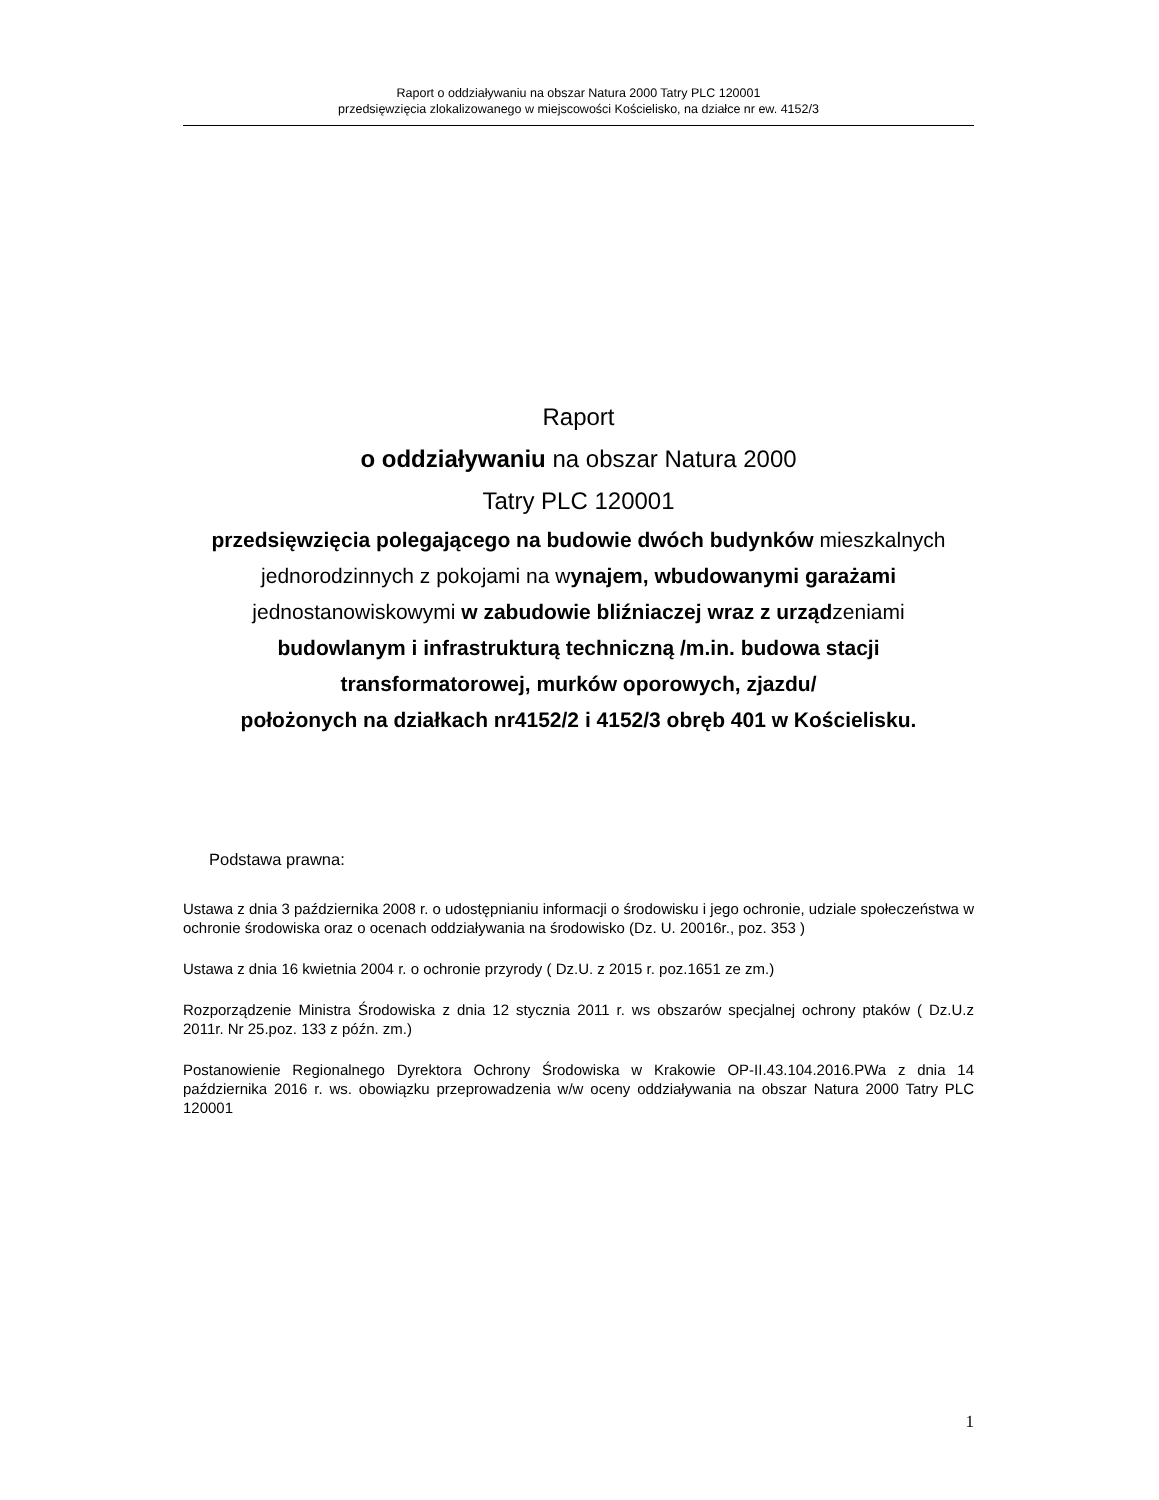Raport o oddziaływaniu na obszar Natura 2000 Tatry PLC 120001
przedsięwzięcia zlokalizowanego w miejscowości Kościelisko, na działce nr ew. 4152/3
Raport
o oddziaływaniu na obszar Natura 2000
Tatry PLC 120001
przedsięwzięcia polegającego na budowie dwóch budynków mieszkalnych
jednorodzinnych z pokojami na wynajem, wbudowanymi garażami
jednostanowiskowymi w zabudowie bliźniaczej wraz z urządzeniami
budowlanym i infrastrukturą techniczną /m.in. budowa stacji
transformatorowej, murków oporowych, zjazdu/
położonych na działkach nr4152/2 i 4152/3 obręb 401 w Kościelisku.
Podstawa prawna:
Ustawa z dnia 3 października 2008 r. o udostępnianiu informacji o środowisku i jego ochronie, udziale społeczeństwa w ochronie środowiska oraz o ocenach oddziaływania na środowisko (Dz. U. 20016r., poz. 353 )
Ustawa z dnia 16 kwietnia 2004 r. o ochronie przyrody ( Dz.U. z 2015 r. poz.1651 ze zm.)
Rozporządzenie Ministra Środowiska z dnia 12 stycznia 2011 r. ws obszarów specjalnej ochrony ptaków ( Dz.U.z 2011r. Nr 25.poz. 133 z późn. zm.)
Postanowienie Regionalnego Dyrektora Ochrony Środowiska w Krakowie OP-II.43.104.2016.PWa z dnia 14 października 2016 r. ws. obowiązku przeprowadzenia w/w oceny oddziaływania na obszar Natura 2000 Tatry PLC 120001
1